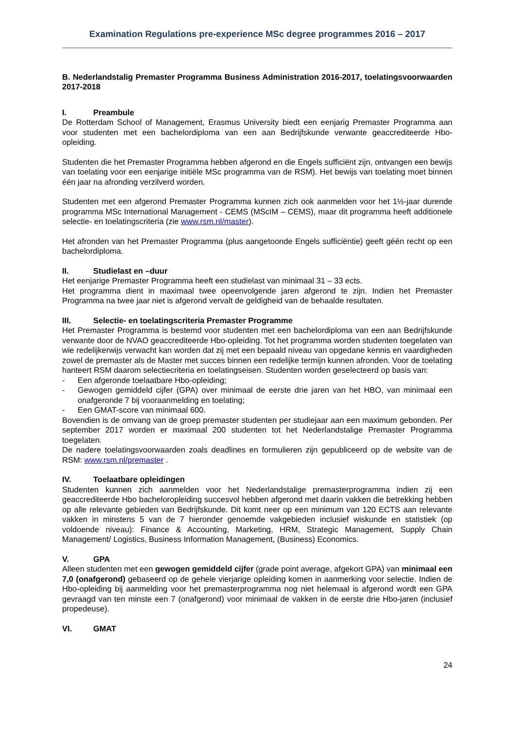Examination Regulations pre-experience MSc degree programmes 2016 – 2017
B. Nederlandstalig Premaster Programma Business Administration 2016-2017, toelatingsvoorwaarden 2017-2018
I. Preambule
De Rotterdam School of Management, Erasmus University biedt een eenjarig Premaster Programma aan voor studenten met een bachelordiploma van een aan Bedrijfskunde verwante geaccrediteerde Hbo-opleiding.
Studenten die het Premaster Programma hebben afgerond en die Engels sufficiënt zijn, ontvangen een bewijs van toelating voor een eenjarige initiële MSc programma van de RSM). Het bewijs van toelating moet binnen één jaar na afronding verzilverd worden.
Studenten met een afgerond Premaster Programma kunnen zich ook aanmelden voor het 1½-jaar durende programma MSc International Management - CEMS (MScIM – CEMS), maar dit programma heeft additionele selectie- en toelatingscriteria (zie www.rsm.nl/master).
Het afronden van het Premaster Programma (plus aangetoonde Engels sufficiëntie) geeft géén recht op een bachelordiploma.
II. Studielast en –duur
Het eenjarige Premaster Programma heeft een studielast van minimaal 31 – 33 ects.
Het programma dient in maximaal twee opeenvolgende jaren afgerond te zijn. Indien het Premaster Programma na twee jaar niet is afgerond vervalt de geldigheid van de behaalde resultaten.
III. Selectie- en toelatingscriteria Premaster Programme
Het Premaster Programma is bestemd voor studenten met een bachelordiploma van een aan Bedrijfskunde verwante door de NVAO geaccrediteerde Hbo-opleiding. Tot het programma worden studenten toegelaten van wie redelijkerwijs verwacht kan worden dat zij met een bepaald niveau van opgedane kennis en vaardigheden zowel de premaster als de Master met succes binnen een redelijke termijn kunnen afronden. Voor de toelating hanteert RSM daarom selectiecriteria en toelatingseisen. Studenten worden geselecteerd op basis van:
- Een afgeronde toelaatbare Hbo-opleiding;
- Gewogen gemiddeld cijfer (GPA) over minimaal de eerste drie jaren van het HBO, van minimaal een onafgeronde 7 bij vooraanmelding en toelating;
- Een GMAT-score van minimaal 600.
Bovendien is de omvang van de groep premaster studenten per studiejaar aan een maximum gebonden. Per september 2017 worden er maximaal 200 studenten tot het Nederlandstalige Premaster Programma toegelaten.
De nadere toelatingsvoorwaarden zoals deadlines en formulieren zijn gepubliceerd op de website van de RSM: www.rsm.nl/premaster .
IV. Toelaatbare opleidingen
Studenten kunnen zich aanmelden voor het Nederlandstalige premasterprogramma indien zij een geaccrediteerde Hbo bacheloropleiding succesvol hebben afgerond met daarin vakken die betrekking hebben op alle relevante gebieden van Bedrijfskunde. Dit komt neer op een minimum van 120 ECTS aan relevante vakken in minstens 5 van de 7 hieronder genoemde vakgebieden inclusief wiskunde en statistiek (op voldoende niveau): Finance & Accounting, Marketing, HRM, Strategic Management, Supply Chain Management/ Logistics, Business Information Management, (Business) Economics.
V. GPA
Alleen studenten met een gewogen gemiddeld cijfer (grade point average, afgekort GPA) van minimaal een 7,0 (onafgerond) gebaseerd op de gehele vierjarige opleiding komen in aanmerking voor selectie. Indien de Hbo-opleiding bij aanmelding voor het premasterprogramma nog niet helemaal is afgerond wordt een GPA gevraagd van ten minste een 7 (onafgerond) voor minimaal de vakken in de eerste drie Hbo-jaren (inclusief propedeuse).
VI. GMAT
24